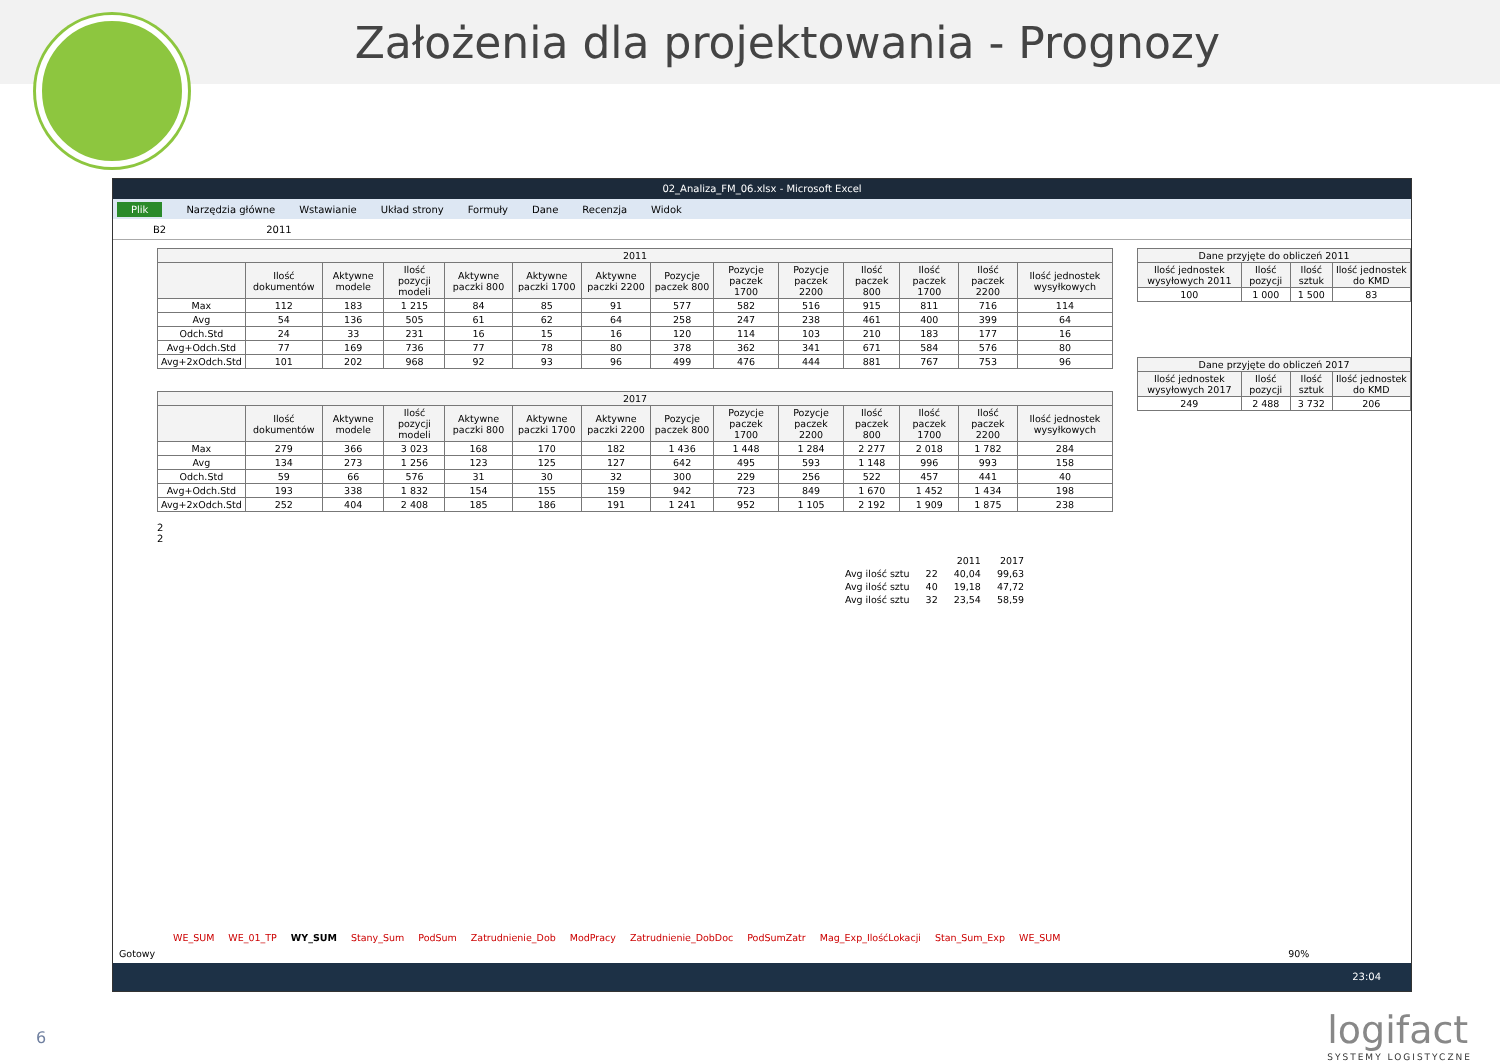Założenia dla projektowania - Prognozy
02_Analiza_FM_06.xlsx - Microsoft Excel
Plik Narzędzia główne Wstawianie Układ strony Formuły Dane Recenzja Widok
B2 2011
| 2011 | | | | | | | | | | | | | |
| --- | --- | --- | --- | --- | --- | --- | --- | --- | --- | --- | --- | --- | --- |
| | Ilość dokumentów | Aktywne modele | Ilość pozycji modeli | Aktywne paczki 800 | Aktywne paczki 1700 | Aktywne paczki 2200 | Pozycje paczek 800 | Pozycje paczek 1700 | Pozycje paczek 2200 | Ilość paczek 800 | Ilość paczek 1700 | Ilość paczek 2200 | Ilość jednostek wysyłkowych |
| Max | 112 | 183 | 1 215 | 84 | 85 | 91 | 577 | 582 | 516 | 915 | 811 | 716 | 114 |
| Avg | 54 | 136 | 505 | 61 | 62 | 64 | 258 | 247 | 238 | 461 | 400 | 399 | 64 |
| Odch.Std | 24 | 33 | 231 | 16 | 15 | 16 | 120 | 114 | 103 | 210 | 183 | 177 | 16 |
| Avg+Odch.Std | 77 | 169 | 736 | 77 | 78 | 80 | 378 | 362 | 341 | 671 | 584 | 576 | 80 |
| Avg+2xOdch.Std | 101 | 202 | 968 | 92 | 93 | 96 | 499 | 476 | 444 | 881 | 767 | 753 | 96 |
| 2017 | | | | | | | | | | | | | |
| --- | --- | --- | --- | --- | --- | --- | --- | --- | --- | --- | --- | --- | --- |
| | Ilość dokumentów | Aktywne modele | Ilość pozycji modeli | Aktywne paczki 800 | Aktywne paczki 1700 | Aktywne paczki 2200 | Pozycje paczek 800 | Pozycje paczek 1700 | Pozycje paczek 2200 | Ilość paczek 800 | Ilość paczek 1700 | Ilość paczek 2200 | Ilość jednostek wysyłkowych |
| Max | 279 | 366 | 3 023 | 168 | 170 | 182 | 1 436 | 1 448 | 1 284 | 2 277 | 2 018 | 1 782 | 284 |
| Avg | 134 | 273 | 1 256 | 123 | 125 | 127 | 642 | 495 | 593 | 1 148 | 996 | 993 | 158 |
| Odch.Std | 59 | 66 | 576 | 31 | 30 | 32 | 300 | 229 | 256 | 522 | 457 | 441 | 40 |
| Avg+Odch.Std | 193 | 338 | 1 832 | 154 | 155 | 159 | 942 | 723 | 849 | 1 670 | 1 452 | 1 434 | 198 |
| Avg+2xOdch.Std | 252 | 404 | 2 408 | 185 | 186 | 191 | 1 241 | 952 | 1 105 | 2 192 | 1 909 | 1 875 | 238 |
2
2
| | | 2011 | 2017 |
| Avg ilość sztu | 22 | 40,04 | 99,63 |
| Avg ilość sztu | 40 | 19,18 | 47,72 |
| Avg ilość sztu | 32 | 23,54 | 58,59 |
| Dane przyjęte do obliczeń 2011 | | | |
| --- | --- | --- | --- |
| Ilość jednostek wysyłowych 2011 | Ilość pozycji | Ilość sztuk | Ilość jednostek do KMD |
| 100 | 1 000 | 1 500 | 83 |
| Dane przyjęte do obliczeń 2017 | | | |
| --- | --- | --- | --- |
| Ilość jednostek wysyłowych 2017 | Ilość pozycji | Ilość sztuk | Ilość jednostek do KMD |
| 249 | 2 488 | 3 732 | 206 |
WE_SUM WE_01_TP WY_SUM Stany_Sum PodSum Zatrudnienie_Dob ModPracy Zatrudnienie_DobDoc PodSumZatr Mag_Exp_IlośćLokacji Stan_Sum_Exp WE_SUM
Gotowy 90%
23:04
6 logifact
SYSTEMY LOGISTYCZNE